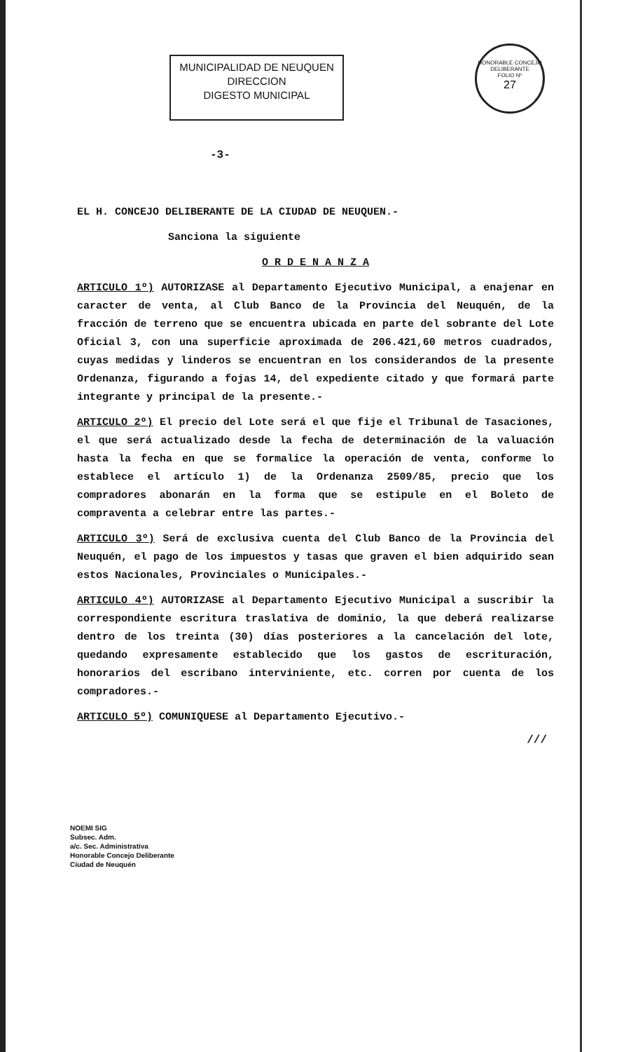HONORABLE CONCEJO DELIBERANTE
FOLIO Nº
27
MUNICIPALIDAD DE NEUQUEN
DIRECCION
DIGESTO MUNICIPAL
-3-
EL H. CONCEJO DELIBERANTE DE LA CIUDAD DE NEUQUEN.-
Sanciona la siguiente
O R D E N A N Z A
ARTICULO 1º) AUTORIZASE al Departamento Ejecutivo Municipal, a enajenar en caracter de venta, al Club Banco de la Provincia del Neuquén, de la fracción de terreno que se encuentra ubicada en parte del sobrante del Lote Oficial 3, con una superficie aproximada de 206.421,60 metros cuadrados, cuyas medidas y linderos se encuentran en los considerandos de la presente Ordenanza, figurando a fojas 14, del expediente citado y que formará parte integrante y principal de la presente.-
ARTICULO 2º) El precio del Lote será el que fije el Tribunal de Tasaciones, el que será actualizado desde la fecha de determinación de la valuación hasta la fecha en que se formalice la operación de venta, conforme lo establece el artículo 1) de la Ordenanza 2509/85, precio que los compradores abonarán en la forma que se estipule en el Boleto de compraventa a celebrar entre las partes.-
ARTICULO 3º) Será de exclusiva cuenta del Club Banco de la Provincia del Neuquén, el pago de los impuestos y tasas que graven el bien adquirido sean estos Nacionales, Provinciales o Municipales.-
ARTICULO 4º) AUTORIZASE al Departamento Ejecutivo Municipal a suscribir la correspondiente escritura traslativa de dominio, la que deberá realizarse dentro de los treinta (30) días posteriores a la cancelación del lote, quedando expresamente establecido que los gastos de escrituración, honorarios del escribano interviniente, etc. corren por cuenta de los compradores.-
ARTICULO 5º) COMUNIQUESE al Departamento Ejecutivo.-
///
NOEMI SIG
Subsec. Adm.
a/c. Sec. Administrativa
Honorable Concejo Deliberante
Ciudad de Neuquén